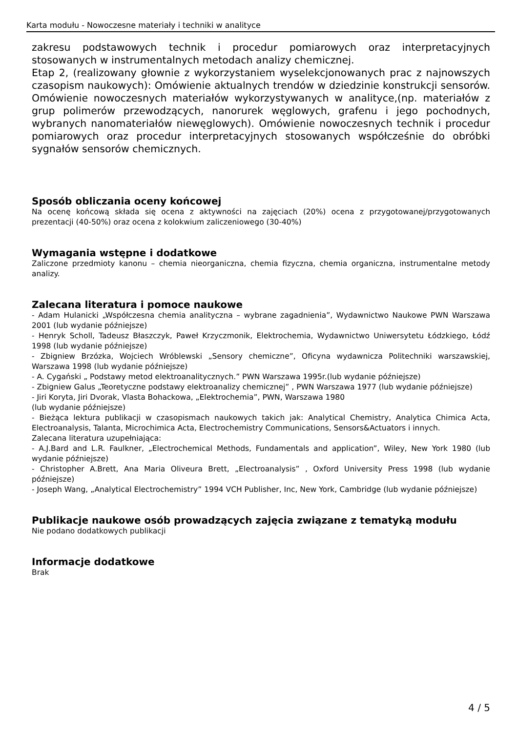Karta modułu - Nowoczesne materiały i techniki w analityce
zakresu podstawowych technik i procedur pomiarowych oraz interpretacyjnych stosowanych w instrumentalnych metodach analizy chemicznej.
Etap 2, (realizowany głownie z wykorzystaniem wyselekcjonowanych prac z najnowszych czasopism naukowych): Omówienie aktualnych trendów w dziedzinie konstrukcji sensorów. Omówienie nowoczesnych materiałów wykorzystywanych w analityce,(np. materiałów z grup polimerów przewodzących, nanorurek węglowych, grafenu i jego pochodnych, wybranych nanomateriałów niewęglowych). Omówienie nowoczesnych technik i procedur pomiarowych oraz procedur interpretacyjnych stosowanych współcześnie do obróbki sygnałów sensorów chemicznych.
Sposób obliczania oceny końcowej
Na ocenę końcową składa się ocena z aktywności na zajęciach (20%) ocena z przygotowanej/przygotowanych prezentacji (40-50%) oraz ocena z kolokwium zaliczeniowego (30-40%)
Wymagania wstępne i dodatkowe
Zaliczone przedmioty kanonu – chemia nieorganiczna, chemia fizyczna, chemia organiczna, instrumentalne metody analizy.
Zalecana literatura i pomoce naukowe
- Adam Hulanicki „Współczesna chemia analityczna – wybrane zagadnienia”, Wydawnictwo Naukowe PWN Warszawa 2001 (lub wydanie późniejsze)
- Henryk Scholl, Tadeusz Błaszczyk, Paweł Krzyczmonik, Elektrochemia, Wydawnictwo Uniwersytetu Łódzkiego, Łódź 1998 (lub wydanie późniejsze)
- Zbigniew Brzózka, Wojciech Wróblewski „Sensory chemiczne”, Oficyna wydawnicza Politechniki warszawskiej, Warszawa 1998 (lub wydanie późniejsze)
- A. Cygański „ Podstawy metod elektroanalitycznych.” PWN Warszawa 1995r.(lub wydanie późniejsze)
- Zbigniew Galus „Teoretyczne podstawy elektroanalizy chemicznej” , PWN Warszawa 1977 (lub wydanie późniejsze)
- Jiri Koryta, Jiri Dvorak, Vlasta Bohackowa, „Elektrochemia”, PWN, Warszawa 1980
(lub wydanie późniejsze)
- Bieżąca lektura publikacji w czasopismach naukowych takich jak: Analytical Chemistry, Analytica Chimica Acta, Electroanalysis, Talanta, Microchimica Acta, Electrochemistry Communications, Sensors&Actuators i innych.
Zalecana literatura uzupełniająca:
- A.J.Bard and L.R. Faulkner, „Electrochemical Methods, Fundamentals and application”, Wiley, New York 1980 (lub wydanie późniejsze)
- Christopher A.Brett, Ana Maria Oliveura Brett, „Electroanalysis” , Oxford University Press 1998 (lub wydanie późniejsze)
- Joseph Wang, „Analytical Electrochemistry” 1994 VCH Publisher, Inc, New York, Cambridge (lub wydanie późniejsze)
Publikacje naukowe osób prowadzących zajęcia związane z tematyką modułu
Nie podano dodatkowych publikacji
Informacje dodatkowe
Brak
4 / 5